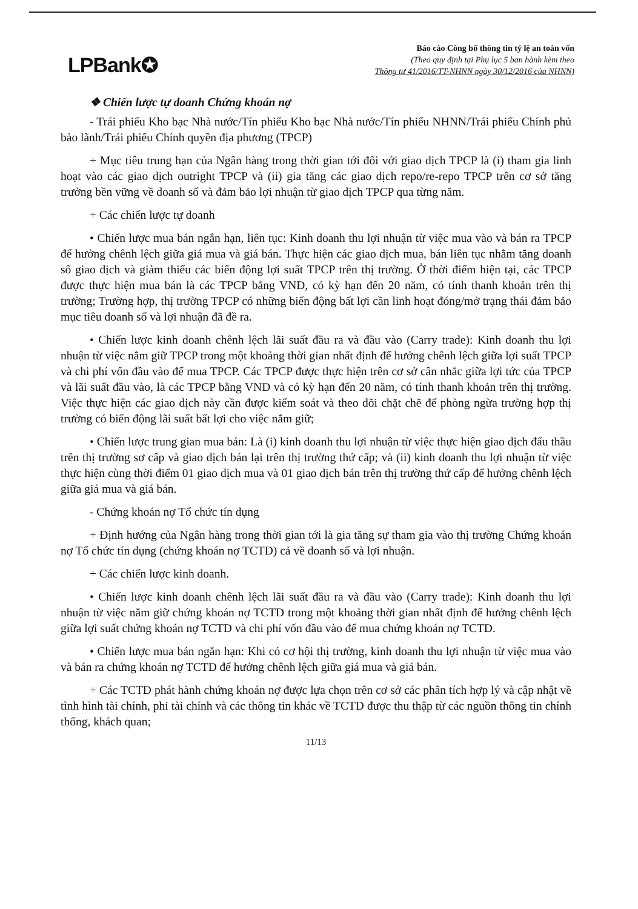LPBank✪
Báo cáo Công bố thông tin tỷ lệ an toàn vốn
(Theo quy định tại Phụ lục 5 ban hành kèm theo
Thông tư 41/2016/TT-NHNN ngày 30/12/2016 của NHNN)
❖ Chiến lược tự doanh Chứng khoán nợ
- Trái phiếu Kho bạc Nhà nước/Tín phiếu Kho bạc Nhà nước/Tín phiếu NHNN/Trái phiếu Chính phủ bảo lãnh/Trái phiếu Chính quyền địa phương (TPCP)
+ Mục tiêu trung hạn của Ngân hàng trong thời gian tới đối với giao dịch TPCP là (i) tham gia linh hoạt vào các giao dịch outright TPCP và (ii) gia tăng các giao dịch repo/re-repo TPCP trên cơ sở tăng trưởng bền vững về doanh số và đảm bảo lợi nhuận từ giao dịch TPCP qua từng năm.
+ Các chiến lược tự doanh
• Chiến lược mua bán ngắn hạn, liên tục: Kinh doanh thu lợi nhuận từ việc mua vào và bán ra TPCP để hưởng chênh lệch giữa giá mua và giá bán. Thực hiện các giao dịch mua, bán liên tục nhằm tăng doanh số giao dịch và giảm thiểu các biến động lợi suất TPCP trên thị trường. Ở thời điểm hiện tại, các TPCP được thực hiện mua bán là các TPCP bằng VND, có kỳ hạn đến 20 năm, có tính thanh khoản trên thị trường; Trường hợp, thị trường TPCP có những biến động bất lợi cần linh hoạt đóng/mở trạng thái đảm bảo mục tiêu doanh số và lợi nhuận đã đề ra.
• Chiến lược kinh doanh chênh lệch lãi suất đầu ra và đầu vào (Carry trade): Kinh doanh thu lợi nhuận từ việc nắm giữ TPCP trong một khoảng thời gian nhất định để hưởng chênh lệch giữa lợi suất TPCP và chi phí vốn đầu vào để mua TPCP. Các TPCP được thực hiện trên cơ sở cân nhắc giữa lợi tức của TPCP và lãi suất đầu vào, là các TPCP bằng VND và có kỳ hạn đến 20 năm, có tính thanh khoản trên thị trường. Việc thực hiện các giao dịch này cần được kiểm soát và theo dõi chặt chẽ để phòng ngừa trường hợp thị trường có biến động lãi suất bất lợi cho việc nắm giữ;
• Chiến lược trung gian mua bán: Là (i) kinh doanh thu lợi nhuận từ việc thực hiện giao dịch đấu thầu trên thị trường sơ cấp và giao dịch bán lại trên thị trường thứ cấp; và (ii) kinh doanh thu lợi nhuận từ việc thực hiện cùng thời điểm 01 giao dịch mua và 01 giao dịch bán trên thị trường thứ cấp để hưởng chênh lệch giữa giá mua và giá bán.
- Chứng khoán nợ Tổ chức tín dụng
+ Định hướng của Ngân hàng trong thời gian tới là gia tăng sự tham gia vào thị trường Chứng khoán nợ Tổ chức tín dụng (chứng khoán nợ TCTD) cả về doanh số và lợi nhuận.
+ Các chiến lược kinh doanh.
• Chiến lược kinh doanh chênh lệch lãi suất đầu ra và đầu vào (Carry trade): Kinh doanh thu lợi nhuận từ việc nắm giữ chứng khoán nợ TCTD trong một khoảng thời gian nhất định để hưởng chênh lệch giữa lợi suất chứng khoán nợ TCTD và chi phí vốn đầu vào để mua chứng khoán nợ TCTD.
• Chiến lược mua bán ngắn hạn: Khi có cơ hội thị trường, kinh doanh thu lợi nhuận từ việc mua vào và bán ra chứng khoán nợ TCTD để hưởng chênh lệch giữa giá mua và giá bán.
+ Các TCTD phát hành chứng khoán nợ được lựa chọn trên cơ sở các phân tích hợp lý và cập nhật về tình hình tài chính, phi tài chính và các thông tin khác về TCTD được thu thập từ các nguồn thông tin chính thống, khách quan;
11/13